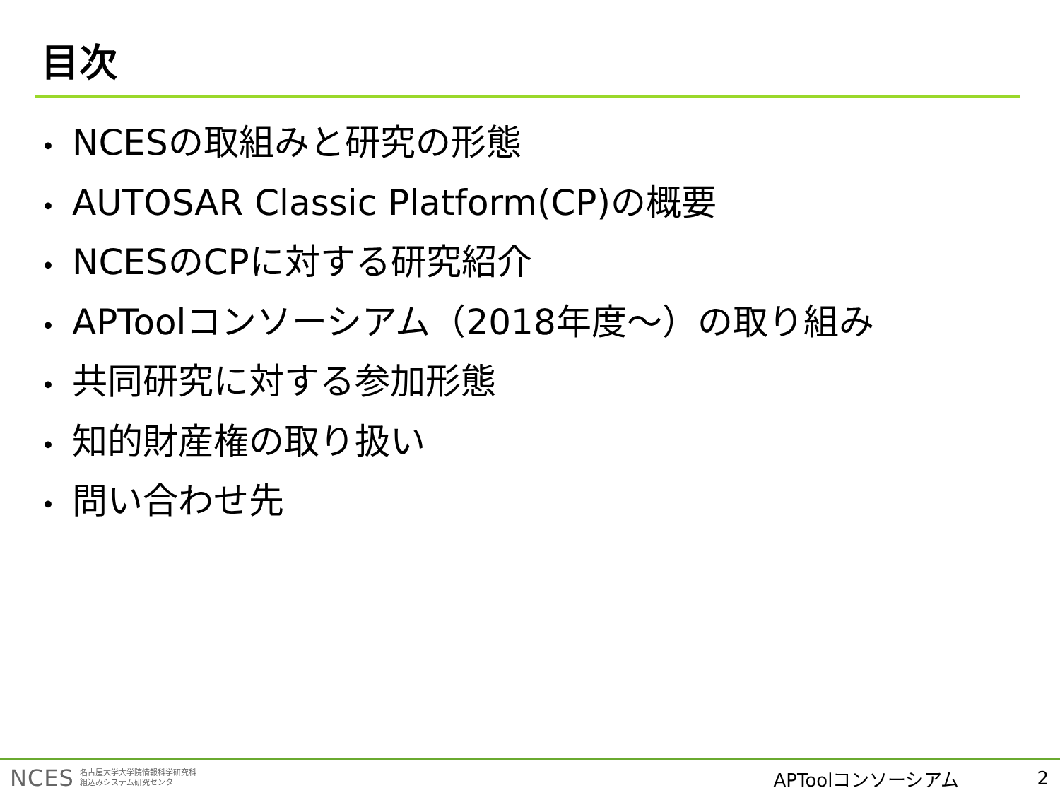目次
• NCESの取組みと研究の形態
• AUTOSAR Classic Platform(CP)の概要
• NCESのCPに対する研究紹介
• APToolコンソーシアム（2018年度～）の取り組み
• 共同研究に対する参加形態
• 知的財産権の取り扱い
• 問い合わせ先
NCES
名古屋大学大学院情報科学研究科
組込みシステム研究センター
APToolコンソーシアム 2